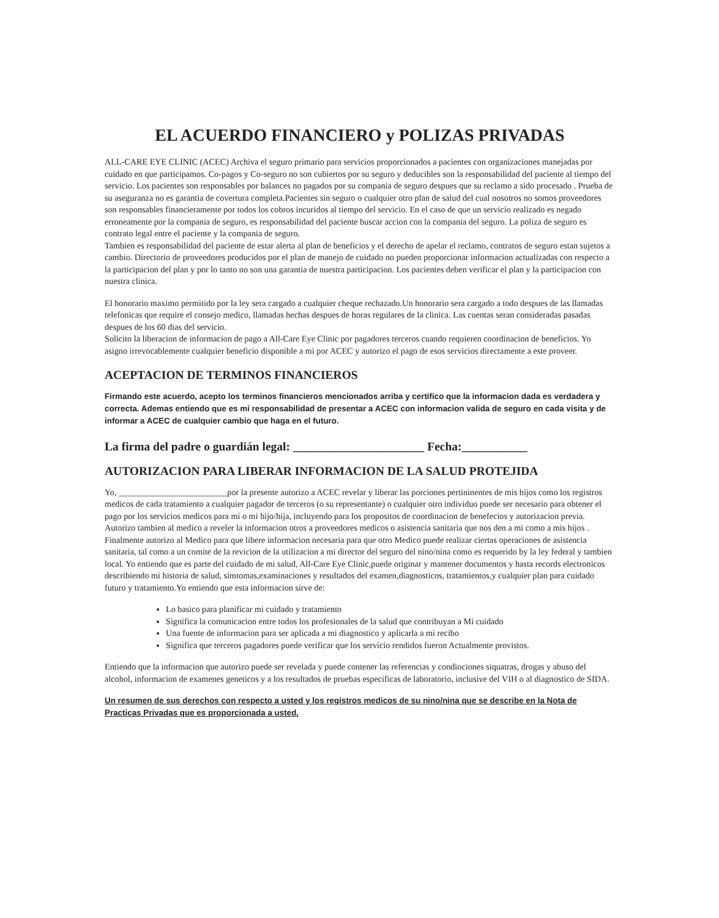EL ACUERDO FINANCIERO y POLIZAS PRIVADAS
ALL-CARE EYE CLINIC (ACEC) Archiva el seguro primario para servicios proporcionados a pacientes con organizaciones manejadas por cuidado en que participamos. Co-pagos y Co-seguro no son cubiertos por su seguro y deducibles son la responsabilidad del paciente al tiempo del servicio. Los pacientes son responsables por balances no pagados por su compania de seguro despues que su reclamo a sido procesado . Prueba de su aseguranza no es garantia de covertura completa.Pacientes sin seguro o cualquier otro plan de salud del cual nosotros no somos proveedores son responsables financieramente por todos los cobros incuridos al tiempo del servicio. En el caso de que un servicio realizado es negado erroneamente por la compania de seguro, es responsabilidad del paciente buscar accion con la compania del seguro. La poliza de seguro es contrato legal entre el paciente y la compania de seguro.
Tambien es responsabilidad del paciente de estar alerta al plan de beneficios y el derecho de apelar el reclamo, contratos de seguro estan sujetos a cambio. Directorio de proveedores producidos por el plan de manejo de cuidado no pueden proporcionar informacion actualizadas con respecto a la participacion del plan y por lo tanto no son una garantia de nuestra participacion. Los pacientes deben verificar el plan y la participacion con nuestra clinica.
El honorario maximo permitido por la ley sera cargado a cualquier cheque rechazado.Un honorario sera cargado a todo despues de las llamadas telefonicas que require el consejo medico, llamadas hechas despues de horas regulares de la clinica. Las cuentas seran consideradas pasadas despues de los 60 dias del servicio.
Solicito la liberacion de informacion de pago a All-Care Eye Clinic por pagadores terceros cuando requieren coordinacion de beneficios. Yo asigno irrevocablemente cualquier beneficio disponible a mi por ACEC y autorizo el pago de esos servicios directamente a este proveer.
ACEPTACION DE TERMINOS FINANCIEROS
Firmando este acuerdo, acepto los terminos financieros mencionados arriba y certifico que la informacion dada es verdadera y correcta. Ademas entiendo que es mi responsabilidad de presentar a ACEC con informacion valida de seguro en cada visita y de informar a ACEC de cualquier cambio que haga en el futuro.
La firma del padre o guardián legal: ______________________ Fecha:___________
AUTORIZACION PARA LIBERAR INFORMACION DE LA SALUD PROTEJIDA
Yo, _________________________por la presente autorizo a ACEC revelar y liberar las porciones pertininentes de mis hijos como los registros medicos de cada tratamiento a cualquier pagador de terceros (o su representante) o cualquier otro individuo puede ser necesario para obtener el pago por los servicios medicos para mi o mi hijo/hija, incluyendo para los propositos de coordinacion de benefecios y autorizacion previa. Autorizo tambien al medico a reveler la informacion otros a proveedores medicos o asistencia sanitaria que nos den a mi como a mis hijos . Finalmente autorizo al Medico para que libere informacion necesaria para que otro Medico puede realizar ciertas operaciones de asistencia sanitaria, tal como a un comite de la revicion de la utilizacion a mi director del seguro del nino/nina como es requerido by la ley federal y tambien local. Yo entiendo que es parte del cuidado de mi salud, All-Care Eye Clinic,puede originar y mantener documentos y hasta records electronicos describiendo mi historia de salud, simtomas,examinaciones y resultados del examen,diagnosticos, tratamientos,y cualquier plan para cuidado futuro y tratamiento.Yo entiendo que esta informacion sirve de:
Lo basico para planificar mi cuidado y tratamiento
Significa la comunicacion entre todos los profesionales de la salud que contribuyan a Mi cuidado
Una fuente de informacion para ser aplicada a mi diagnostico y aplicarla a mi recibo
Significa que terceros pagadores puede verificar que los servicio rendidos fueron Actualmente provistos.
Entiendo que la informacion que autorizo puede ser revelada y puede contener las referencias y condiociones siquatras, drogas y abuso del alcohol, informacion de examenes geneticos y a los resultados de pruebas especificas de laboratorio, inclusive del VIH o al diagnostico de SIDA.
Un resumen de sus derechos con respecto a usted y los registros medicos de su nino/nina que se describe en la Nota de Practicas Privadas que es proporcionada a usted.